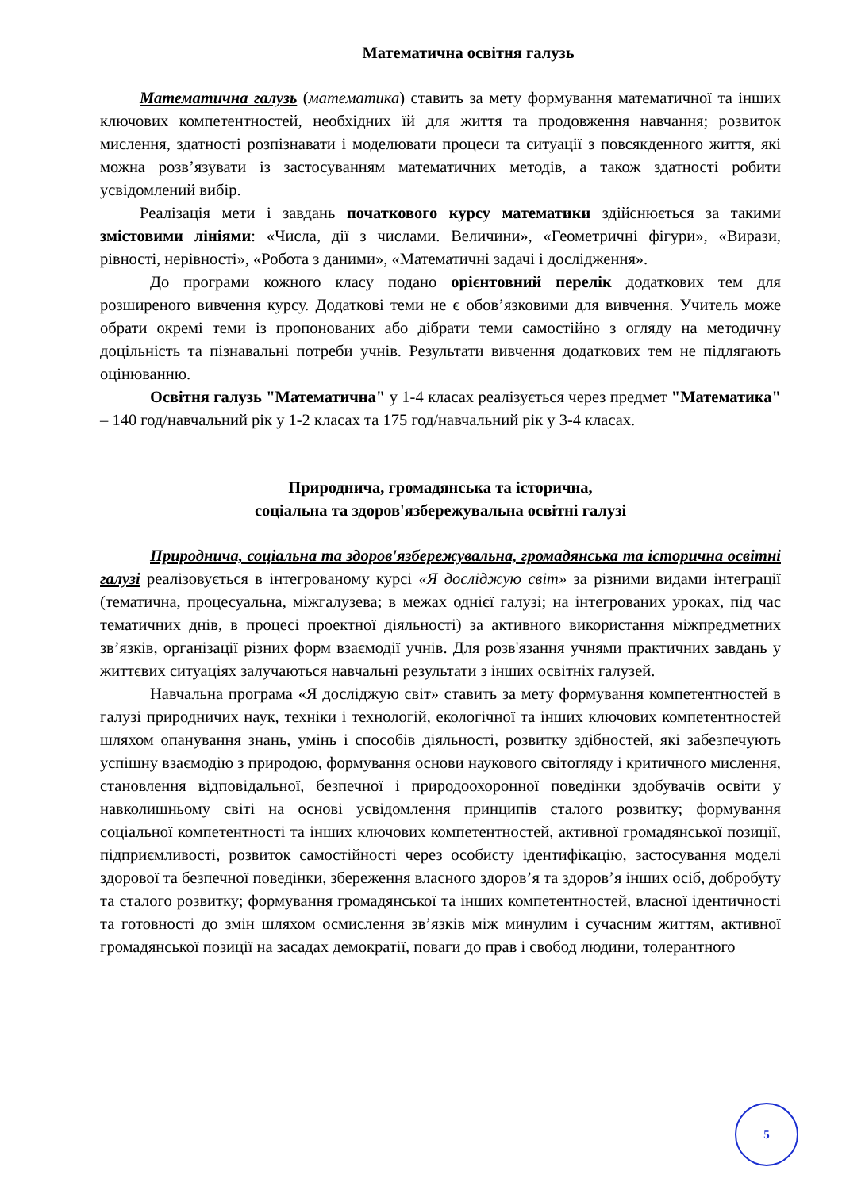Математична освітня галузь
Математична галузь (математика) ставить за мету формування математичної та інших ключових компетентностей, необхідних їй для життя та продовження навчання; розвиток мислення, здатності розпізнавати і моделювати процеси та ситуації з повсякденного життя, які можна розв’язувати із застосуванням математичних методів, а також здатності робити усвідомлений вибір.
Реалізація мети і завдань початкового курсу математики здійснюється за такими змістовими лініями: «Числа, дії з числами. Величини», «Геометричні фігури», «Вирази, рівності, нерівності», «Робота з даними», «Математичні задачі і дослідження».
До програми кожного класу подано орієнтовний перелік додаткових тем для розширеного вивчення курсу. Додаткові теми не є обов’язковими для вивчення. Учитель може обрати окремі теми із пропонованих або дібрати теми самостійно з огляду на методичну доцільність та пізнавальні потреби учнів. Результати вивчення додаткових тем не підлягають оцінюванню.
Освітня галузь "Математична" у 1-4 класах реалізується через предмет "Математика" – 140 год/навчальний рік у 1-2 класах та 175 год/навчальний рік у 3-4 класах.
Природнича, громадянська та історична,
соціальна та здоров'язбережувальна освітні галузі
Природнича, соціальна та здоров'язбережувальна, громадянська та історична освітні галузі реалізовується в інтегрованому курсі «Я досліджую світ» за різними видами інтеграції (тематична, процесуальна, міжгалузева; в межах однієї галузі; на інтегрованих уроках, під час тематичних днів, в процесі проектної діяльності) за активного використання міжпредметних зв’язків, організації різних форм взаємодії учнів. Для розв'язання учнями практичних завдань у життєвих ситуаціях залучаються навчальні результати з інших освітніх галузей.
Навчальна програма «Я досліджую світ» ставить за мету формування компетентностей в галузі природничих наук, техніки і технологій, екологічної та інших ключових компетентностей шляхом опанування знань, умінь і способів діяльності, розвитку здібностей, які забезпечують успішну взаємодію з природою, формування основи наукового світогляду і критичного мислення, становлення відповідальної, безпечної і природоохоронної поведінки здобувачів освіти у навколишньому світі на основі усвідомлення принципів сталого розвитку; формування соціальної компетентності та інших ключових компетентностей, активної громадянської позиції, підприємливості, розвиток самостійності через особисту ідентифікацію, застосування моделі здорової та безпечної поведінки, збереження власного здоров’я та здоров’я інших осіб, добробуту та сталого розвитку; формування громадянської та інших компетентностей, власної ідентичності та готовності до змін шляхом осмислення зв’язків між минулим і сучасним життям, активної громадянської позиції на засадах демократії, поваги до прав і свобод людини, толерантного
5